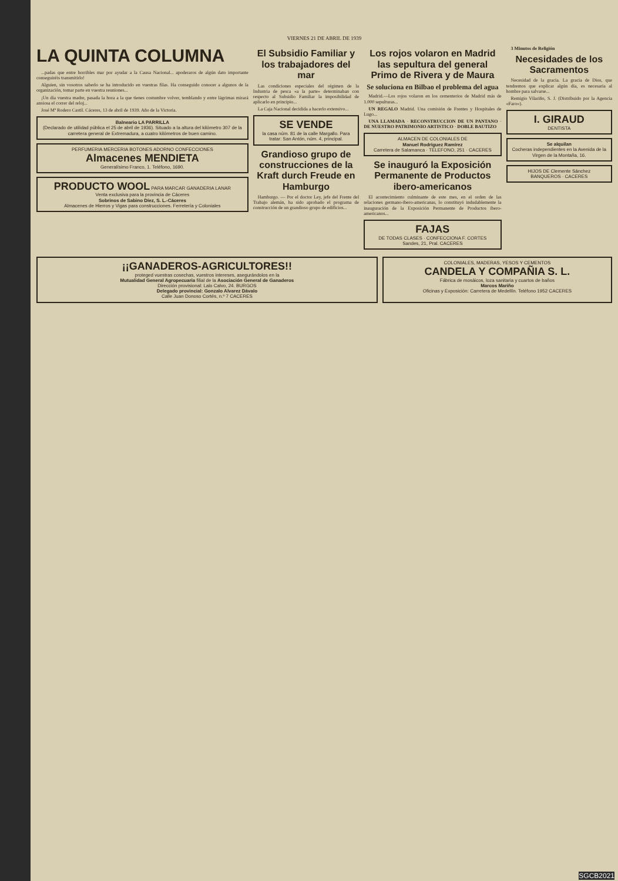VIERNES 21 DE ABRIL DE 1939
LA QUINTA COLUMNA
...padas que entre horribles mar por ayudar a la Causa Nacional... apoderaros de algún dato importante conseguiréis transmitirlo!
Alguien, sin vosotros saberlo se ha introducido en vuestras filas. Ha conseguido conocer a algunos de la organización, tomar parte en vuestra reuniones...
¡Un día vuestra madre, pasada la hora a la que tienes costumbre volver, temblando y entre lágrimas mirará ansiosa el correr del reloj...
José Mª Rodero Castil. Cáceres, 13 de abril de 1939. Año de la Victoria.
Balneario LA PARRILLA
(Declarado de utilidad pública el 25 de abril de 1936). Situado a la altura del kilómetro 307 de la carretera general de Extremadura, a cuatro kilómetros de buen camino.
PERFUMERIA MERCERIA BOTONES ADORNO CONFECCIONES
Almacenes MENDIETA
Generalísimo Franco, 1. Teléfono, 1690.
PRODUCTO WOOL PARA MARCAR GANADERIA LANAR
Venta exclusiva para la provincia de Cáceres
Sobrinos de Sabino Díez, S. L.-Cáceres
Almacenes de Hierros y Vigas para construcciones. Ferretería y Coloniales
El Subsidio Familiar y los trabajadores del mar
Las condiciones especiales del régimen de la Industria de pesca «a la parte» determinaban con respecto al Subsidio Familiar la imposibilidad de aplicarlo en principio...
La Caja Nacional decidida a hacerlo extensivo...
SE VENDE
la casa núm. 81 de la calle Margallo. Para tratar: San Antón, núm. 4, principal.
Grandioso grupo de construcciones de la Kraft durch Freude en Hamburgo
Hamburgo. — Por el doctor Ley, jefe del Frente del Trabajo alemán, ha sido aprobado el programa de construcción de un grandioso grupo de edificios...
Los rojos volaron en Madrid las sepultura del general Primo de Rivera y de Maura
Se soluciona en Bilbao el problema del agua
Madrid.—Los rojos volaron en los cementerios de Madrid más de 1.000 sepulturas...
UN REGALO Madrid. Una comisión de Frentes y Hospitales de Lugo...
UNA LLAMADA · RECONSTRUCCION DE UN PANTANO · DE NUESTRO PATRIMONIO ARTISTICO · DOBLE BAUTIZO
ALMACEN DE COLONIALES DE
Manuel Rodríguez Ramírez
Carretera de Salamanca · TELEFONO, 251 · CACERES
Se inauguró la Exposición Permanente de Productos ibero-americanos
El acontecimiento culminante de este mes, en el orden de las relaciones germano-ibero-americanas, lo constituyó indudablemente la inauguración de la Exposición Permanente de Productos ibero-americanos...
FAJAS
DE TODAS CLASES · CONFECCIONA F. CORTES
Sandes, 21, Pral. CACERES
3 Minutos de Religión
Necesidades de los Sacramentos
Necesidad de la gracia. La gracia de Dios, que tendremos que explicar algún día, es necesaria al hombre para salvarse...
Remigio Vilariño, S. J. (Distribuido por la Agencia «Faro»).
I. GIRAUD
DENTISTA
Se alquilan
Cocheras independientes en la Avenida de la Virgen de la Montaña, 16.
HIJOS DE Clemente Sánchez
BANQUEROS · CACERES
¡¡GANADEROS-AGRICULTORES!!
proteged vuestras cosechas, vuestros intereses, asegurándolos en la
Mutualidad General Agropecuaria filial de la Asociación General de Ganaderos
Dirección provisional: Lalo Calvo, 24. BURGOS
Delegado provincial: Gonzalo Alvarez Dávalo
Calle Juan Donoso Cortés, n.º 7 CACERES
COLONIALES, MADERAS, YESOS Y CEMENTOS
CANDELA Y COMPAÑIA S. L.
Fábrica de mosáicos, loza sanitaria y cuartos de baños
Marcos Mariño
Oficinas y Exposición: Carretera de Medellín. Teléfono 1952 CACERES
SGCB2021